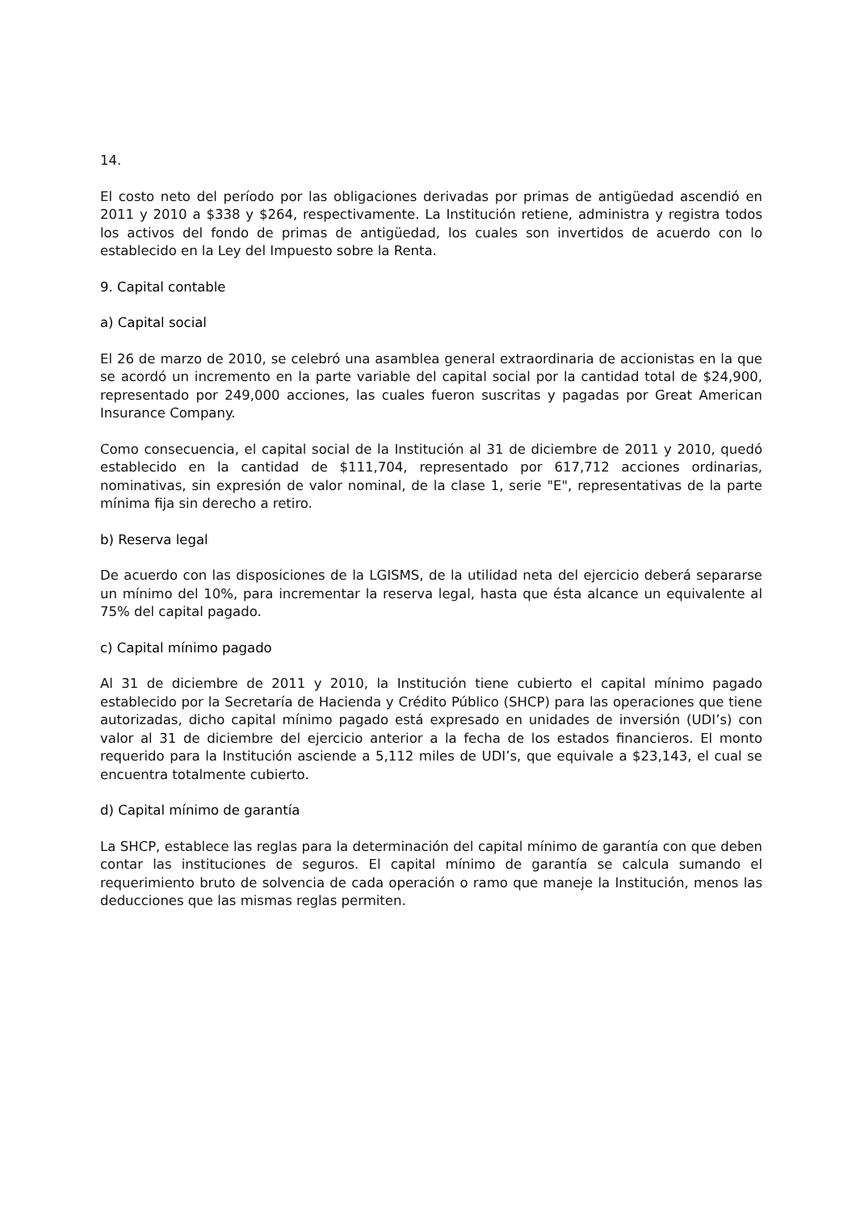14.
El costo neto del período por las obligaciones derivadas por primas de antigüedad ascendió en 2011 y 2010 a $338 y $264, respectivamente. La Institución retiene, administra y registra todos los activos del fondo de primas de antigüedad, los cuales son invertidos de acuerdo con lo establecido en la Ley del Impuesto sobre la Renta.
9. Capital contable
a) Capital social
El 26 de marzo de 2010, se celebró una asamblea general extraordinaria de accionistas en la que se acordó un incremento en la parte variable del capital social por la cantidad total de $24,900, representado por 249,000 acciones, las cuales fueron suscritas y pagadas por Great American Insurance Company.
Como consecuencia, el capital social de la Institución al 31 de diciembre de 2011 y 2010, quedó establecido en la cantidad de $111,704, representado por 617,712 acciones ordinarias, nominativas, sin expresión de valor nominal, de la clase 1, serie "E", representativas de la parte mínima fija sin derecho a retiro.
b) Reserva legal
De acuerdo con las disposiciones de la LGISMS, de la utilidad neta del ejercicio deberá separarse un mínimo del 10%, para incrementar la reserva legal, hasta que ésta alcance un equivalente al 75% del capital pagado.
c) Capital mínimo pagado
Al 31 de diciembre de 2011 y 2010, la Institución tiene cubierto el capital mínimo pagado establecido por la Secretaría de Hacienda y Crédito Público (SHCP) para las operaciones que tiene autorizadas, dicho capital mínimo pagado está expresado en unidades de inversión (UDI’s) con valor al 31 de diciembre del ejercicio anterior a la fecha de los estados financieros. El monto requerido para la Institución asciende a 5,112 miles de UDI’s, que equivale a $23,143, el cual se encuentra totalmente cubierto.
d) Capital mínimo de garantía
La SHCP, establece las reglas para la determinación del capital mínimo de garantía con que deben contar las instituciones de seguros. El capital mínimo de garantía se calcula sumando el requerimiento bruto de solvencia de cada operación o ramo que maneje la Institución, menos las deducciones que las mismas reglas permiten.